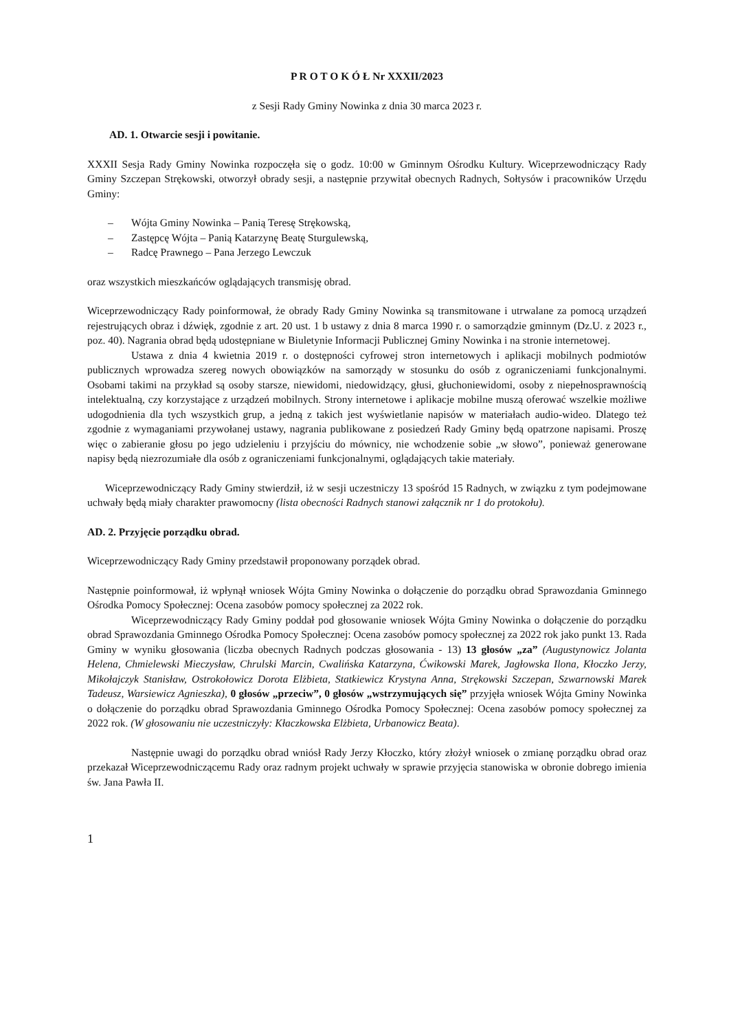P R O T O K Ó Ł Nr XXXII/2023
z Sesji Rady Gminy Nowinka z dnia 30 marca 2023 r.
AD. 1. Otwarcie sesji i powitanie.
XXXII Sesja Rady Gminy Nowinka rozpoczęła się o godz. 10:00 w Gminnym Ośrodku Kultury. Wiceprzewodniczący Rady Gminy Szczepan Strękowski, otworzył obrady sesji, a następnie przywitał obecnych Radnych, Sołtysów i pracowników Urzędu Gminy:
– Wójta Gminy Nowinka – Panią Teresę Strękowską,
– Zastępcę Wójta – Panią Katarzynę Beatę Sturgulewską,
– Radcę Prawnego – Pana Jerzego Lewczuk
oraz wszystkich mieszkańców oglądających transmisję obrad.
Wiceprzewodniczący Rady poinformował, że obrady Rady Gminy Nowinka są transmitowane i utrwalane za pomocą urządzeń rejestrujących obraz i dźwięk, zgodnie z art. 20 ust. 1 b ustawy z dnia 8 marca 1990 r. o samorządzie gminnym (Dz.U. z 2023 r., poz. 40). Nagrania obrad będą udostępniane w Biuletynie Informacji Publicznej Gminy Nowinka i na stronie internetowej.
Ustawa z dnia 4 kwietnia 2019 r. o dostępności cyfrowej stron internetowych i aplikacji mobilnych podmiotów publicznych wprowadza szereg nowych obowiązków na samorządy w stosunku do osób z ograniczeniami funkcjonalnymi. Osobami takimi na przykład są osoby starsze, niewidomi, niedowidzący, głusi, głuchoniewidomi, osoby z niepełnosprawnością intelektualną, czy korzystające z urządzeń mobilnych. Strony internetowe i aplikacje mobilne muszą oferować wszelkie możliwe udogodnienia dla tych wszystkich grup, a jedną z takich jest wyświetlanie napisów w materiałach audio-wideo. Dlatego też zgodnie z wymaganiami przywołanej ustawy, nagrania publikowane z posiedzeń Rady Gminy będą opatrzone napisami. Proszę więc o zabieranie głosu po jego udzieleniu i przyjściu do mównicy, nie wchodzenie sobie „w słowo”, ponieważ generowane napisy będą niezrozumiałe dla osób z ograniczeniami funkcjonalnymi, oglądających takie materiały.
Wiceprzewodniczący Rady Gminy stwierdził, iż w sesji uczestniczy 13 spośród 15 Radnych, w związku z tym podejmowane uchwały będą miały charakter prawomocny (lista obecności Radnych stanowi załącznik nr 1 do protokołu).
AD. 2. Przyjęcie porządku obrad.
Wiceprzewodniczący Rady Gminy przedstawił proponowany porządek obrad.
Następnie poinformował, iż wpłynął wniosek Wójta Gminy Nowinka o dołączenie do porządku obrad Sprawozdania Gminnego Ośrodka Pomocy Społecznej: Ocena zasobów pomocy społecznej za 2022 rok.
Wiceprzewodniczący Rady Gminy poddał pod głosowanie wniosek Wójta Gminy Nowinka o dołączenie do porządku obrad Sprawozdania Gminnego Ośrodka Pomocy Społecznej: Ocena zasobów pomocy społecznej za 2022 rok jako punkt 13. Rada Gminy w wyniku głosowania (liczba obecnych Radnych podczas głosowania - 13) 13 głosów „za” (Augustynowicz Jolanta Helena, Chmielewski Mieczysław, Chrulski Marcin, Cwalińska Katarzyna, Ćwikowski Marek, Jagłowska Ilona, Kłoczko Jerzy, Mikołajczyk Stanisław, Ostrokołowicz Dorota Elżbieta, Statkiewicz Krystyna Anna, Strękowski Szczepan, Szwarnowski Marek Tadeusz, Warsiewicz Agnieszka), 0 głosów „przeciw”, 0 głosów „wstrzymujących się” przyjęła wniosek Wójta Gminy Nowinka o dołączenie do porządku obrad Sprawozdania Gminnego Ośrodka Pomocy Społecznej: Ocena zasobów pomocy społecznej za 2022 rok. (W głosowaniu nie uczestniczyły: Kłaczkowska Elżbieta, Urbanowicz Beata).
Następnie uwagi do porządku obrad wniósł Rady Jerzy Kłoczko, który złożył wniosek o zmianę porządku obrad oraz przekazał Wiceprzewodniczącemu Rady oraz radnym projekt uchwały w sprawie przyjęcia stanowiska w obronie dobrego imienia św. Jana Pawła II.
1